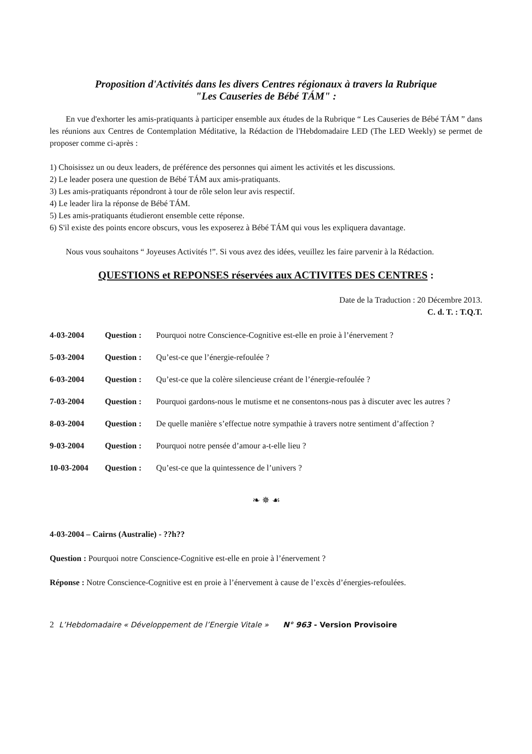Proposition d'Activités dans les divers Centres régionaux à travers la Rubrique
"Les Causeries de Bébé TÁM" :
En vue d'exhorter les amis-pratiquants à participer ensemble aux études de la Rubrique “ Les Causeries de Bébé TÁM ” dans les réunions aux Centres de Contemplation Méditative, la Rédaction de l'Hebdomadaire LED (The LED Weekly) se permet de proposer comme ci-après :
1) Choisissez un ou deux leaders, de préférence des personnes qui aiment les activités et les discussions.
2) Le leader posera une question de Bébé TÁM aux amis-pratiquants.
3) Les amis-pratiquants répondront à tour de rôle selon leur avis respectif.
4) Le leader lira la réponse de Bébé TÁM.
5) Les amis-pratiquants étudieront ensemble cette réponse.
6) S'il existe des points encore obscurs, vous les exposerez à Bébé TÁM qui vous les expliquera davantage.
Nous vous souhaitons “ Joyeuses Activités !”. Si vous avez des idées, veuillez les faire parvenir à la Rédaction.
QUESTIONS et REPONSES réservées aux ACTIVITES DES CENTRES :
Date de la Traduction : 20 Décembre 2013.
C. d. T. : T.Q.T.
| 4-03-2004 | Question : | Pourquoi notre Conscience-Cognitive est-elle en proie à l’énervement ? |
| 5-03-2004 | Question : | Qu’est-ce que l’énergie-refoulée ? |
| 6-03-2004 | Question : | Qu’est-ce que la colère silencieuse créant de l’énergie-refoulée ? |
| 7-03-2004 | Question : | Pourquoi gardons-nous le mutisme et ne consentons-nous pas à discuter avec les autres ? |
| 8-03-2004 | Question : | De quelle manière s’effectue notre sympathie à travers notre sentiment d’affection ? |
| 9-03-2004 | Question : | Pourquoi notre pensée d’amour a-t-elle lieu ? |
| 10-03-2004 | Question : | Qu’est-ce que la quintessence de l’univers ? |
❧ ✵ ☙
4-03-2004 – Cairns (Australie) - ??h??
Question : Pourquoi notre Conscience-Cognitive est-elle en proie à l’énervement ?
Réponse : Notre Conscience-Cognitive est en proie à l’énervement à cause de l’excès d’énergies-refoulées.
2 L’Hebdomadaire « Développement de l’Energie Vitale » N° 963 - Version Provisoire